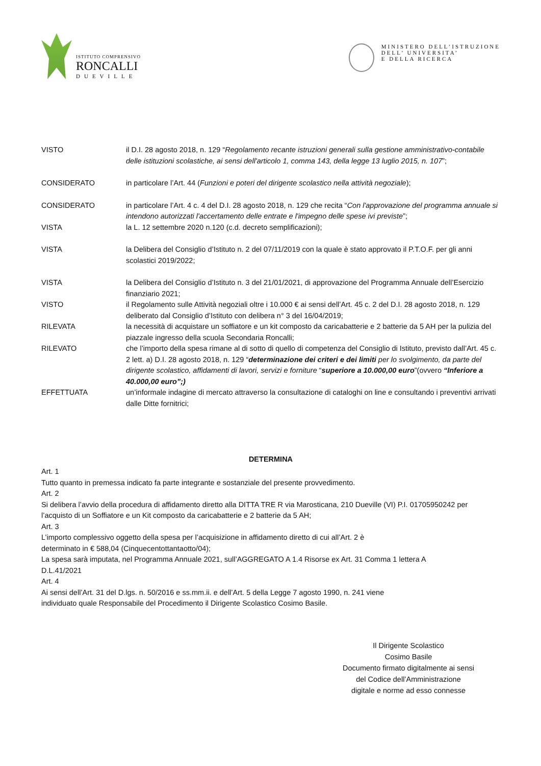ISTITUTO COMPRENSIVO
RONCALLI
DUEVILLE
MINISTERO DELL’ISTRUZIONE
DELL’ UNIVERSITA’
E DELLA RICERCA
VISTO il D.I. 28 agosto 2018, n. 129 “Regolamento recante istruzioni generali sulla gestione amministrativo-contabile delle istituzioni scolastiche, ai sensi dell'articolo 1, comma 143, della legge 13 luglio 2015, n. 107”;
CONSIDERATO in particolare l’Art. 44 (Funzioni e poteri del dirigente scolastico nella attività negoziale);
CONSIDERATO in particolare l’Art. 4 c. 4 del D.I. 28 agosto 2018, n. 129 che recita “Con l'approvazione del programma annuale si intendono autorizzati l'accertamento delle entrate e l'impegno delle spese ivi previste”;
VISTA la L. 12 settembre 2020 n.120 (c.d. decreto semplificazioni);
VISTA la Delibera del Consiglio d’Istituto n. 2 del 07/11/2019 con la quale è stato approvato il P.T.O.F. per gli anni scolastici 2019/2022;
VISTA la Delibera del Consiglio d’Istituto n. 3 del 21/01/2021, di approvazione del Programma Annuale dell’Esercizio finanziario 2021;
VISTO il Regolamento sulle Attività negoziali oltre i 10.000 € ai sensi dell’Art. 45 c. 2 del D.I. 28 agosto 2018, n. 129 deliberato dal Consiglio d’Istituto con delibera n° 3 del 16/04/2019;
RILEVATA la necessità di acquistare un soffiatore e un kit composto da caricabatterie e 2 batterie da 5 AH per la pulizia del piazzale ingresso della scuola Secondaria Roncalli;
RILEVATO che l’importo della spesa rimane al di sotto di quello di competenza del Consiglio di Istituto, previsto dall’Art. 45 c. 2 lett. a) D.I. 28 agosto 2018, n. 129 “determinazione dei criteri e dei limiti per lo svolgimento, da parte del dirigente scolastico, affidamenti di lavori, servizi e forniture “superiore a 10.000,00 euro”(ovvero “Inferiore a 40.000,00 euro”;)
EFFETTUATA un’informale indagine di mercato attraverso la consultazione di cataloghi on line e consultando i preventivi arrivati dalle Ditte fornitrici;
DETERMINA
Art. 1
Tutto quanto in premessa indicato fa parte integrante e sostanziale del presente provvedimento.
Art. 2
Si delibera l’avvio della procedura di affidamento diretto alla DITTA TRE R via Marosticana, 210 Dueville (VI) P.I. 01705950242 per l’acquisto di un Soffiatore e un Kit composto da caricabatterie e 2 batterie da 5 AH;
Art. 3
L’importo complessivo oggetto della spesa per l’acquisizione in affidamento diretto di cui all’Art. 2 è
determinato in € 588,04 (Cinquecentottantaotto/04);
La spesa sarà imputata, nel Programma Annuale 2021, sull’AGGREGATO A 1.4 Risorse ex Art. 31 Comma 1 lettera A
D.L.41/2021
Art. 4
Ai sensi dell’Art. 31 del D.lgs. n. 50/2016 e ss.mm.ii. e dell’Art. 5 della Legge 7 agosto 1990, n. 241 viene
individuato quale Responsabile del Procedimento il Dirigente Scolastico Cosimo Basile.
Il Dirigente Scolastico
Cosimo Basile
Documento firmato digitalmente ai sensi
del Codice dell’Amministrazione
digitale e norme ad esso connesse